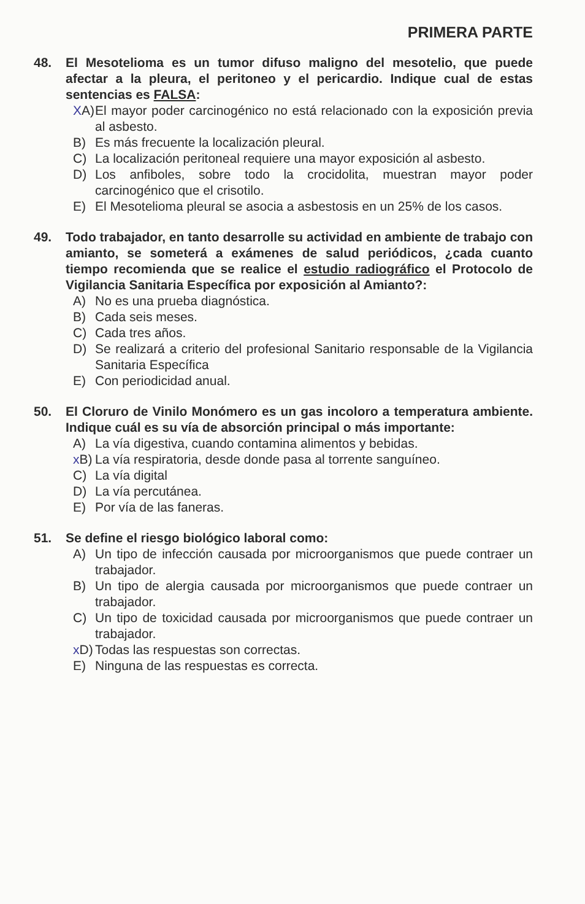PRIMERA PARTE
48. El Mesotelioma es un tumor difuso maligno del mesotelio, que puede afectar a la pleura, el peritoneo y el pericardio. Indique cual de estas sentencias es FALSA:
XA)
El mayor poder carcinogénico no está relacionado con la exposición previa al asbesto.
B) Es más frecuente la localización pleural.
C) La localización peritoneal requiere una mayor exposición al asbesto.
D) Los anfiboles, sobre todo la crocidolita, muestran mayor poder carcinogénico que el crisotilo.
E) El Mesotelioma pleural se asocia a asbestosis en un 25% de los casos.
49. Todo trabajador, en tanto desarrolle su actividad en ambiente de trabajo con amianto, se someterá a exámenes de salud periódicos, ¿cada cuanto tiempo recomienda que se realice el estudio radiográfico el Protocolo de Vigilancia Sanitaria Específica por exposición al Amianto?:
A) No es una prueba diagnóstica.
B) Cada seis meses.
C) Cada tres años.
D) Se realizará a criterio del profesional Sanitario responsable de la Vigilancia Sanitaria Específica
E) Con periodicidad anual.
50. El Cloruro de Vinilo Monómero es un gas incoloro a temperatura ambiente. Indique cuál es su vía de absorción principal o más importante:
A) La vía digestiva, cuando contamina alimentos y bebidas.
x B)
La vía respiratoria, desde donde pasa al torrente sanguíneo.
C) La vía digital
D) La vía percutánea.
E) Por vía de las faneras.
51. Se define el riesgo biológico laboral como:
A) Un tipo de infección causada por microorganismos que puede contraer un trabajador.
B) Un tipo de alergia causada por microorganismos que puede contraer un trabajador.
C) Un tipo de toxicidad causada por microorganismos que puede contraer un trabajador.
x D)
Todas las respuestas son correctas.
E) Ninguna de las respuestas es correcta.